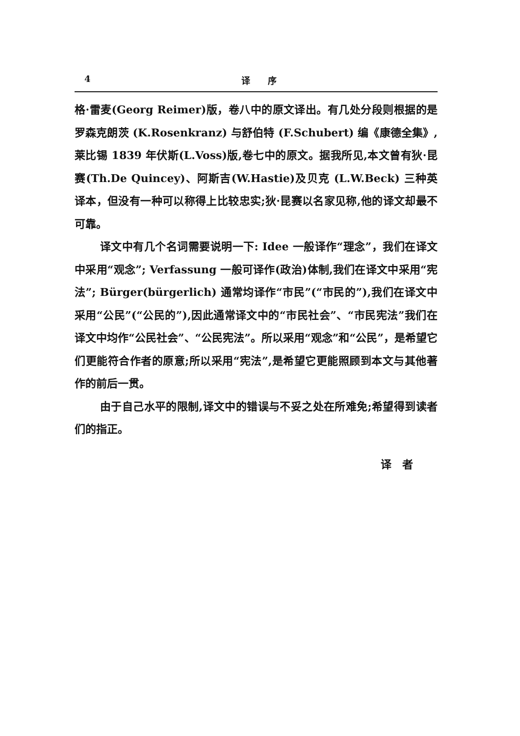4 译　　序
格·雷麦(Georg Reimer)版，卷八中的原文译出。有几处分段则根据的是罗森克朗茨 (K.Rosenkranz) 与舒伯特 (F.Schubert) 编《康德全集》,莱比锡 1839 年伏斯(L.Voss)版,卷七中的原文。据我所见,本文曾有狄·昆赛(Th.De Quincey)、阿斯吉(W.Hastie)及贝克 (L.W.Beck) 三种英译本，但没有一种可以称得上比较忠实;狄·昆赛以名家见称,他的译文却最不可靠。
译文中有几个名词需要说明一下: Idee 一般译作“理念”，我们在译文中采用“观念”; Verfassung 一般可译作(政治)体制,我们在译文中采用“宪法”; Bürger(bürgerlich) 通常均译作“市民”(“市民的”),我们在译文中采用“公民”(“公民的”),因此通常译文中的“市民社会”、“市民宪法”我们在译文中均作“公民社会”、“公民宪法”。所以采用“观念”和“公民”，是希望它们更能符合作者的原意;所以采用“宪法”,是希望它更能照顾到本文与其他著作的前后一贯。
由于自己水平的限制,译文中的错误与不妥之处在所难免;希望得到读者们的指正。
译　者